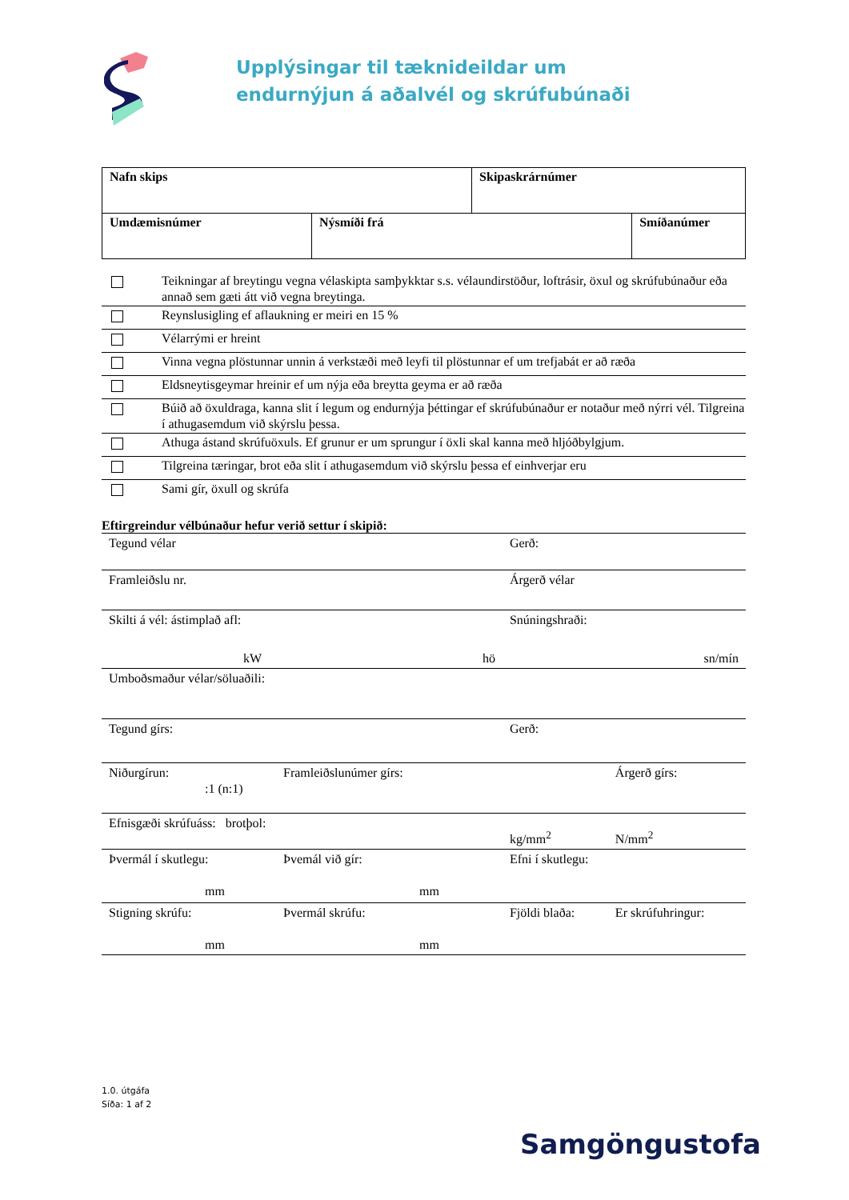Upplýsingar til tæknideildar um
endurnýjun á aðalvél og skrúfubúnaði
| Nafn skips | | Skipaskrárnúmer | |
| Umdæmisnúmer | Nýsmíði frá | | Smíðanúmer |
| | Teikningar af breytingu vegna vélaskipta samþykktar s.s. vélaundirstöður, loftrásir, öxul og skrúfubúnaður eða annað sem gæti átt við vegna breytinga. |
| | Reynslusigling ef aflaukning er meiri en 15 % |
| | Vélarrými er hreint |
| | Vinna vegna plöstunnar unnin á verkstæði með leyfi til plöstunnar ef um trefjabát er að ræða |
| | Eldsneytisgeymar hreinir ef um nýja eða breytta geyma er að ræða |
| | Búið að öxuldraga, kanna slit í legum og endurnýja þéttingar ef skrúfubúnaður er notaður með nýrri vél. Tilgreina í athugasemdum við skýrslu þessa. |
| | Athuga ástand skrúfuöxuls. Ef grunur er um sprungur í öxli skal kanna með hljóðbylgjum. |
| | Tilgreina tæringar, brot eða slit í athugasemdum við skýrslu þessa ef einhverjar eru |
| | Sami gír, öxull og skrúfa |
Eftirgreindur vélbúnaður hefur verið settur í skipið:
| Tegund vélar | | Gerð: | |
| Framleiðslu nr. | | Árgerð vélar | |
| Skilti á vél: ástimplað afl: | | Snúningshraði: | |
| kW hö | | sn/mín | |
| Umboðsmaður vélar/söluaðili: | | | |
| Tegund gírs: | | Gerð: | |
| Niðurgírun: :1 (n:1) | Framleiðslunúmer gírs: | | Árgerð gírs: |
| Efnisgæði skrúfuáss: brotþol: | | kg/mm<sup>2</sup> | N/mm<sup>2</sup> |
| Þvermál í skutlegu: mm | Þvemál við gír: mm | Efni í skutlegu: | |
| Stigning skrúfu: mm | Þvermál skrúfu: mm | Fjöldi blaða: | Er skrúfuhringur: |
1.0. útgáfa
Síða: 1 af 2
Samgöngustofa